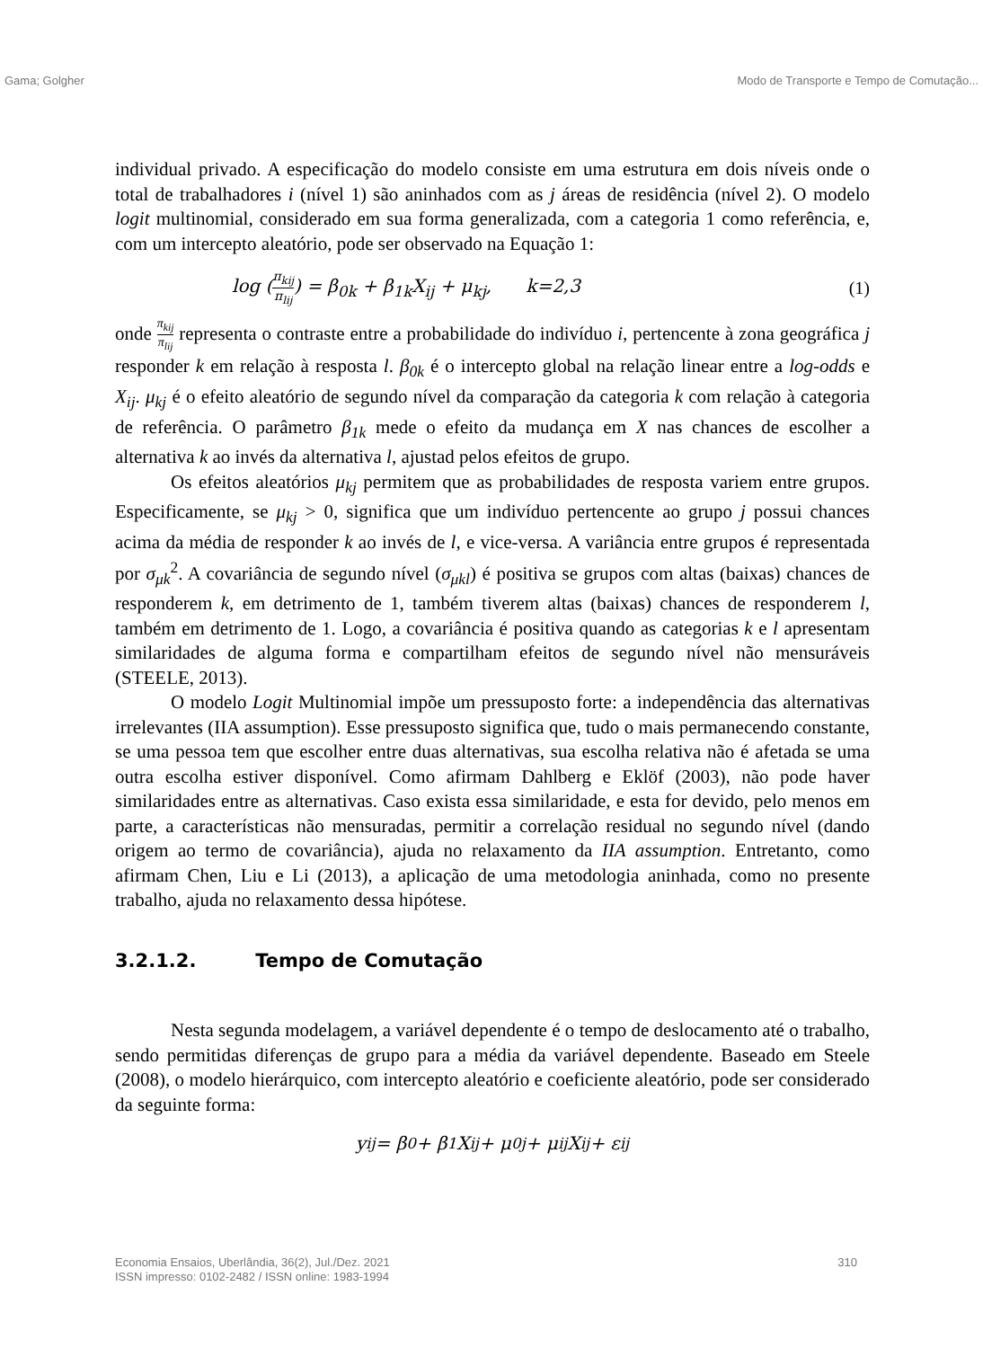Gama; Golgher Modo de Transporte e Tempo de Comutação...
individual privado. A especificação do modelo consiste em uma estrutura em dois níveis onde o total de trabalhadores i (nível 1) são aninhados com as j áreas de residência (nível 2). O modelo logit multinomial, considerado em sua forma generalizada, com a categoria 1 como referência, e, com um intercepto aleatório, pode ser observado na Equação 1:
log (π<sub>kij</sub> π<sub>lij</sub>) = β<sub>0k</sub> + β<sub>1k</sub>X<sub>ij</sub> + μ<sub>kj</sub>, k=2,3 (1)
onde π<sub>kij</sub> π<sub>lij</sub> representa o contraste entre a probabilidade do indivíduo i, pertencente à zona geográfica j responder k em relação à resposta l. β<sub>0k</sub> é o intercepto global na relação linear entre a log-odds e X<sub>ij</sub>. μ<sub>kj</sub> é o efeito aleatório de segundo nível da comparação da categoria k com relação à categoria de referência. O parâmetro β<sub>1k</sub> mede o efeito da mudança em X nas chances de escolher a alternativa k ao invés da alternativa l, ajustad pelos efeitos de grupo.
Os efeitos aleatórios μ<sub>kj</sub> permitem que as probabilidades de resposta variem entre grupos. Especificamente, se μ<sub>kj</sub> > 0, significa que um indivíduo pertencente ao grupo j possui chances acima da média de responder k ao invés de l, e vice-versa. A variância entre grupos é representada por σ<sub>μk</sub><sup>2</sup>. A covariância de segundo nível (σ<sub>μkl</sub>) é positiva se grupos com altas (baixas) chances de responderem k, em detrimento de 1, também tiverem altas (baixas) chances de responderem l, também em detrimento de 1. Logo, a covariância é positiva quando as categorias k e l apresentam similaridades de alguma forma e compartilham efeitos de segundo nível não mensuráveis (STEELE, 2013).
O modelo Logit Multinomial impõe um pressuposto forte: a independência das alternativas irrelevantes (IIA assumption). Esse pressuposto significa que, tudo o mais permanecendo constante, se uma pessoa tem que escolher entre duas alternativas, sua escolha relativa não é afetada se uma outra escolha estiver disponível. Como afirmam Dahlberg e Eklöf (2003), não pode haver similaridades entre as alternativas. Caso exista essa similaridade, e esta for devido, pelo menos em parte, a características não mensuradas, permitir a correlação residual no segundo nível (dando origem ao termo de covariância), ajuda no relaxamento da IIA assumption. Entretanto, como afirmam Chen, Liu e Li (2013), a aplicação de uma metodologia aninhada, como no presente trabalho, ajuda no relaxamento dessa hipótese.
3.2.1.2. Tempo de Comutação
Nesta segunda modelagem, a variável dependente é o tempo de deslocamento até o trabalho, sendo permitidas diferenças de grupo para a média da variável dependente. Baseado em Steele (2008), o modelo hierárquico, com intercepto aleatório e coeficiente aleatório, pode ser considerado da seguinte forma:
y<sub>ij</sub> = β<sub>0</sub> + β<sub>1</sub>X<sub>ij</sub> + μ<sub>0j</sub> + μ<sub>ij</sub>X<sub>ij</sub> + ε<sub>ij</sub>
Economia Ensaios, Uberlândia, 36(2), Jul./Dez. 2021
ISSN impresso: 0102-2482 / ISSN online: 1983-1994 310